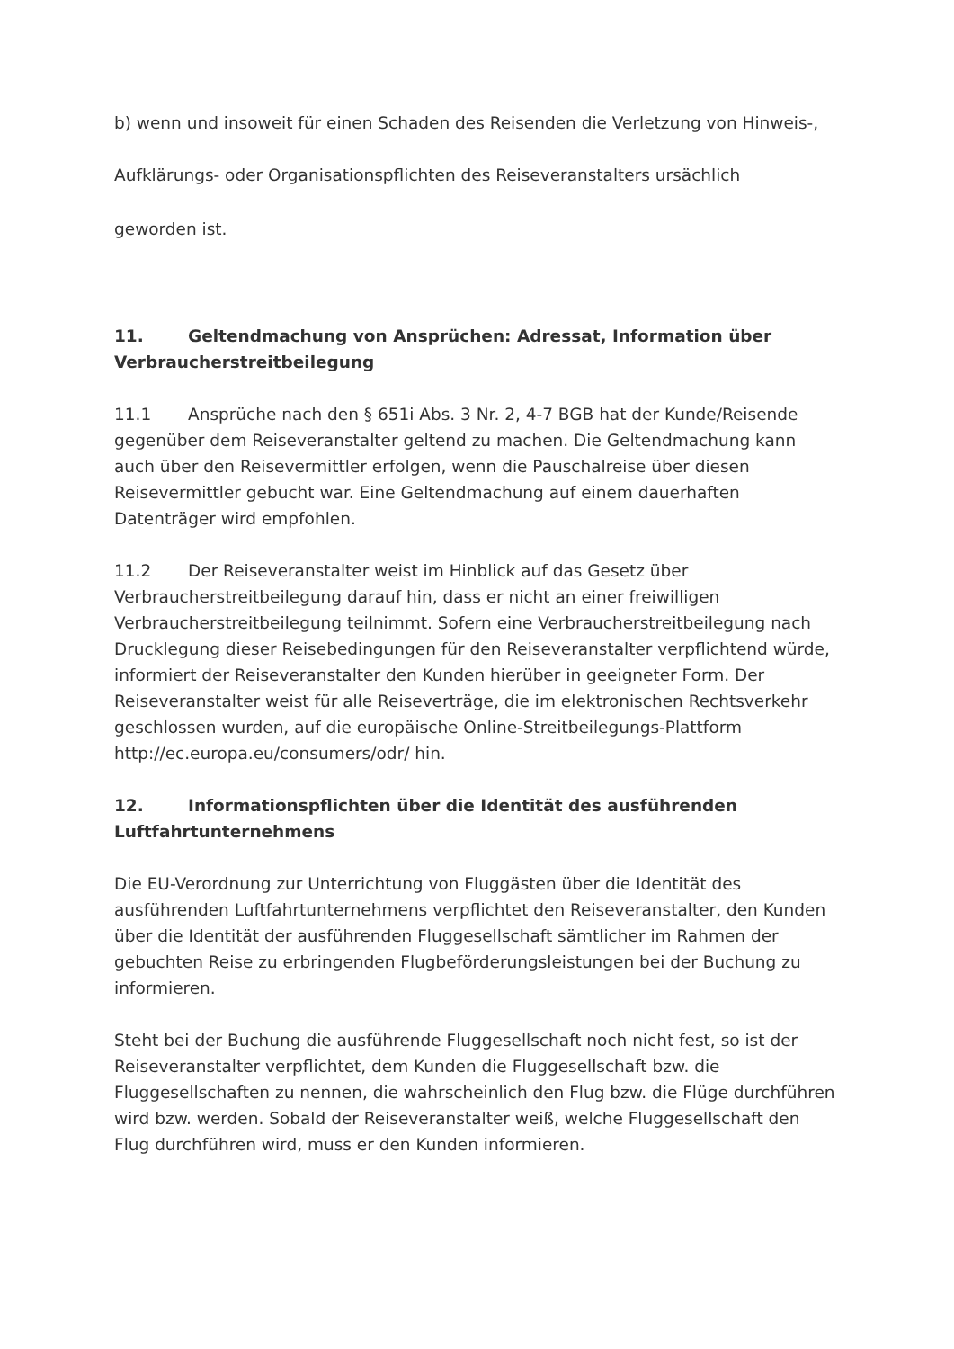b) wenn und insoweit für einen Schaden des Reisenden die Verletzung von Hinweis-,
Aufklärungs- oder Organisationspflichten des Reiseveranstalters ursächlich
geworden ist.
11. Geltendmachung von Ansprüchen: Adressat, Information über Verbraucherstreitbeilegung
11.1 Ansprüche nach den § 651i Abs. 3 Nr. 2, 4-7 BGB hat der Kunde/Reisende gegenüber dem Reiseveranstalter geltend zu machen. Die Geltendmachung kann auch über den Reisevermittler erfolgen, wenn die Pauschalreise über diesen Reisevermittler gebucht war. Eine Geltendmachung auf einem dauerhaften Datenträger wird empfohlen.
11.2 Der Reiseveranstalter weist im Hinblick auf das Gesetz über Verbraucherstreitbeilegung darauf hin, dass er nicht an einer freiwilligen Verbraucherstreitbeilegung teilnimmt. Sofern eine Verbraucherstreitbeilegung nach Drucklegung dieser Reisebedingungen für den Reiseveranstalter verpflichtend würde, informiert der Reiseveranstalter den Kunden hierüber in geeigneter Form. Der Reiseveranstalter weist für alle Reiseverträge, die im elektronischen Rechtsverkehr geschlossen wurden, auf die europäische Online-Streitbeilegungs-Plattform http://ec.europa.eu/consumers/odr/ hin.
12. Informationspflichten über die Identität des ausführenden Luftfahrtunternehmens
Die EU-Verordnung zur Unterrichtung von Fluggästen über die Identität des ausführenden Luftfahrtunternehmens verpflichtet den Reiseveranstalter, den Kunden über die Identität der ausführenden Fluggesellschaft sämtlicher im Rahmen der gebuchten Reise zu erbringenden Flugbeförderungsleistungen bei der Buchung zu informieren.
Steht bei der Buchung die ausführende Fluggesellschaft noch nicht fest, so ist der Reiseveranstalter verpflichtet, dem Kunden die Fluggesellschaft bzw. die Fluggesellschaften zu nennen, die wahrscheinlich den Flug bzw. die Flüge durchführen wird bzw. werden. Sobald der Reiseveranstalter weiß, welche Fluggesellschaft den Flug durchführen wird, muss er den Kunden informieren.